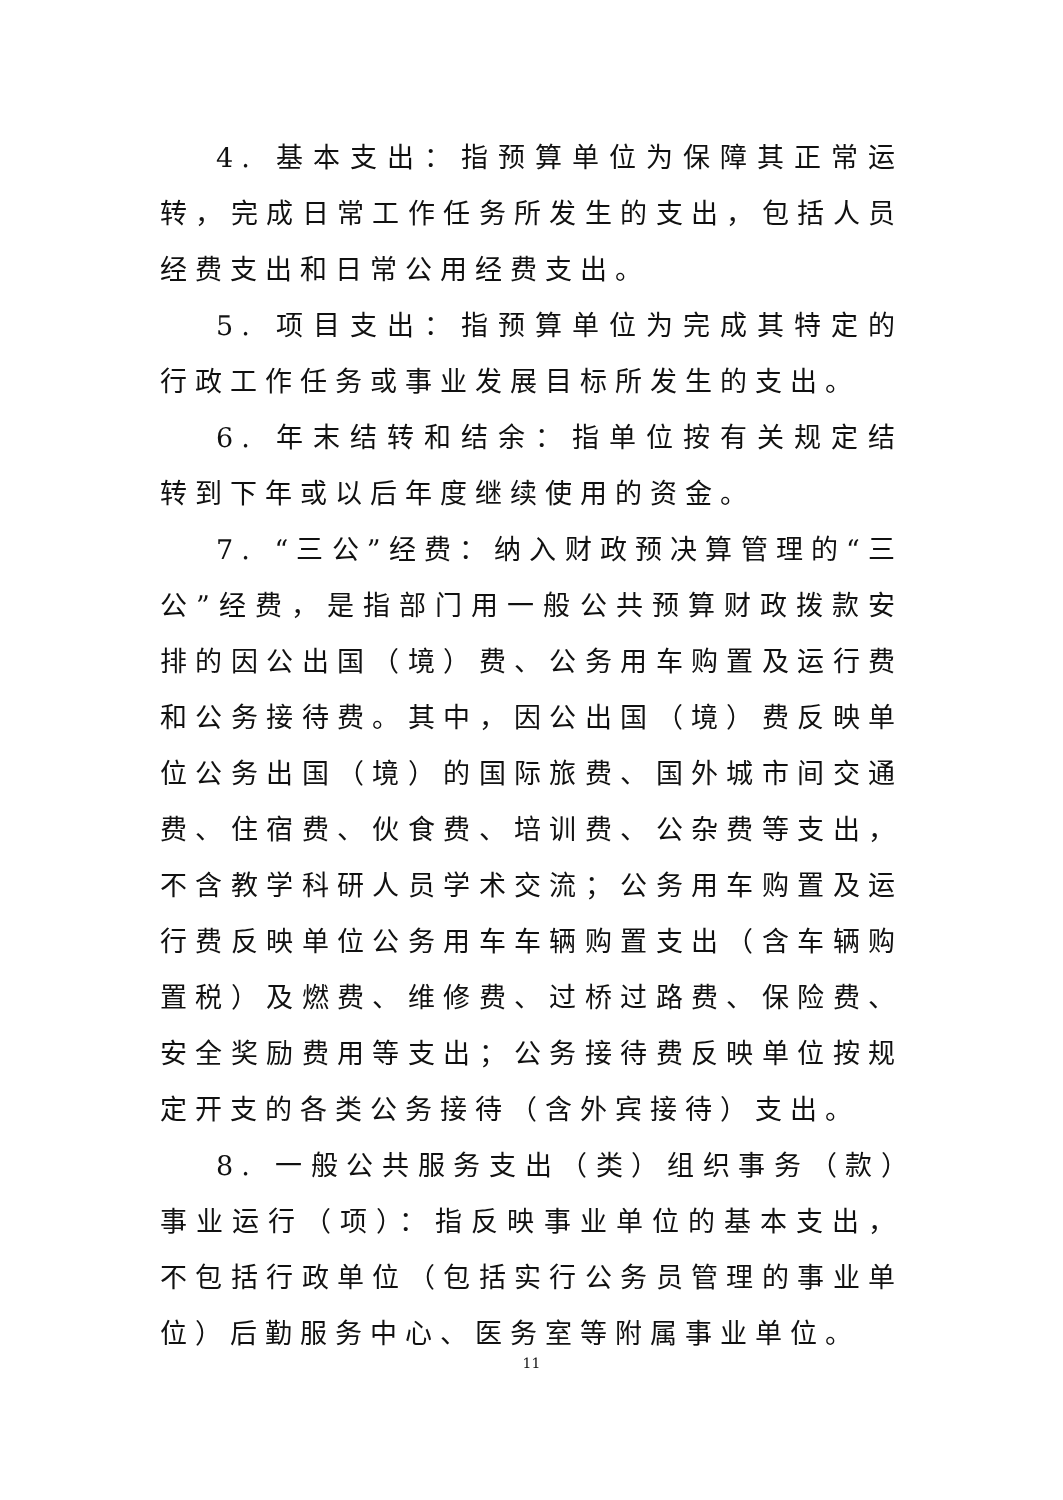4. 基本支出：指预算单位为保障其正常运转，完成日常工作任务所发生的支出，包括人员经费支出和日常公用经费支出。
5. 项目支出：指预算单位为完成其特定的行政工作任务或事业发展目标所发生的支出。
6. 年末结转和结余：指单位按有关规定结转到下年或以后年度继续使用的资金。
7. “三公”经费：纳入财政预决算管理的“三公”经费，是指部门用一般公共预算财政拨款安排的因公出国（境）费、公务用车购置及运行费和公务接待费。其中，因公出国（境）费反映单位公务出国（境）的国际旅费、国外城市间交通费、住宿费、伙食费、培训费、公杂费等支出，不含教学科研人员学术交流；公务用车购置及运行费反映单位公务用车车辆购置支出（含车辆购置税）及燃费、维修费、过桥过路费、保险费、安全奖励费用等支出；公务接待费反映单位按规定开支的各类公务接待（含外宾接待）支出。
8. 一般公共服务支出（类）组织事务（款）事业运行（项）：指反映事业单位的基本支出，不包括行政单位（包括实行公务员管理的事业单位）后勤服务中心、医务室等附属事业单位。
11